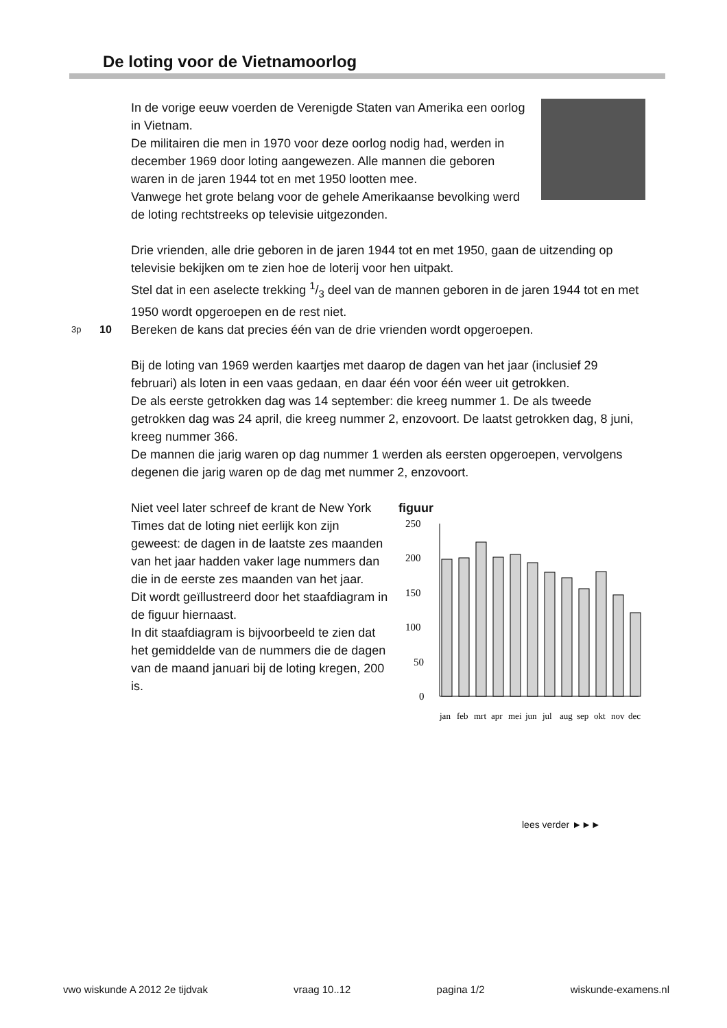De loting voor de Vietnamoorlog
In de vorige eeuw voerden de Verenigde Staten van Amerika een oorlog in Vietnam.
De militairen die men in 1970 voor deze oorlog nodig had, werden in december 1969 door loting aangewezen. Alle mannen die geboren waren in de jaren 1944 tot en met 1950 lootten mee.
Vanwege het grote belang voor de gehele Amerikaanse bevolking werd de loting rechtstreeks op televisie uitgezonden.
Drie vrienden, alle drie geboren in de jaren 1944 tot en met 1950, gaan de uitzending op televisie bekijken om te zien hoe de loterij voor hen uitpakt.
Stel dat in een aselecte trekking 1/3 deel van de mannen geboren in de jaren 1944 tot en met 1950 wordt opgeroepen en de rest niet.
3p 10 Bereken de kans dat precies één van de drie vrienden wordt opgeroepen.
Bij de loting van 1969 werden kaartjes met daarop de dagen van het jaar (inclusief 29 februari) als loten in een vaas gedaan, en daar één voor één weer uit getrokken.
De als eerste getrokken dag was 14 september: die kreeg nummer 1. De als tweede getrokken dag was 24 april, die kreeg nummer 2, enzovoort. De laatst getrokken dag, 8 juni, kreeg nummer 366.
De mannen die jarig waren op dag nummer 1 werden als eersten opgeroepen, vervolgens degenen die jarig waren op de dag met nummer 2, enzovoort.
Niet veel later schreef de krant de New York Times dat de loting niet eerlijk kon zijn geweest: de dagen in de laatste zes maanden van het jaar hadden vaker lage nummers dan die in de eerste zes maanden van het jaar.
Dit wordt geïllustreerd door het staafdiagram in de figuur hiernaast.
In dit staafdiagram is bijvoorbeeld te zien dat het gemiddelde van de nummers die de dagen van de maand januari bij de loting kregen, 200 is.
figuur
250
200
150
100
50
0
jan
feb
mrt
apr
mei
jun
jul
aug
sep
okt
nov
dec
lees verder ►►►
vwo wiskunde A 2012 2e tijdvak vraag 10..12 pagina 1/2 wiskunde-examens.nl